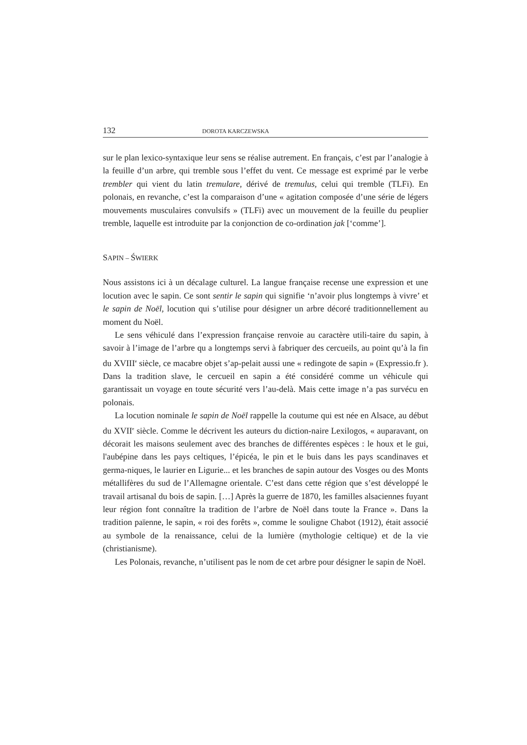132 DOROTA KARCZEWSKA
sur le plan lexico-syntaxique leur sens se réalise autrement. En français, c’est par l’analogie à la feuille d’un arbre, qui tremble sous l’effet du vent. Ce message est exprimé par le verbe trembler qui vient du latin tremulare, dérivé de tremulus, celui qui tremble (TLFi). En polonais, en revanche, c’est la comparaison d’une « agitation composée d’une série de légers mouvements musculaires convulsifs » (TLFi) avec un mouvement de la feuille du peuplier tremble, laquelle est introduite par la conjonction de co-ordination jak [‘comme’].
SAPIN – ŚWIERK
Nous assistons ici à un décalage culturel. La langue française recense une expression et une locution avec le sapin. Ce sont sentir le sapin qui signifie ‘n’avoir plus longtemps à vivre’ et le sapin de Noël, locution qui s’utilise pour désigner un arbre décoré traditionnellement au moment du Noël.
Le sens véhiculé dans l’expression française renvoie au caractère utili-taire du sapin, à savoir à l’image de l’arbre qu a longtemps servi à fabriquer des cercueils, au point qu’à la fin du XVIII<sup>e</sup> siècle, ce macabre objet s’ap-pelait aussi une « redingote de sapin » (Expressio.fr ). Dans la tradition slave, le cercueil en sapin a été considéré comme un véhicule qui garantissait un voyage en toute sécurité vers l’au-delà. Mais cette image n’a pas survécu en polonais.
La locution nominale le sapin de Noël rappelle la coutume qui est née en Alsace, au début du XVII<sup>e</sup> siècle. Comme le décrivent les auteurs du diction-naire Lexilogos, « auparavant, on décorait les maisons seulement avec des branches de différentes espèces : le houx et le gui, l'aubépine dans les pays celtiques, l’épicéa, le pin et le buis dans les pays scandinaves et germa-niques, le laurier en Ligurie... et les branches de sapin autour des Vosges ou des Monts métallifères du sud de l’Allemagne orientale. C’est dans cette région que s’est développé le travail artisanal du bois de sapin. […] Après la guerre de 1870, les familles alsaciennes fuyant leur région font connaître la tradition de l’arbre de Noël dans toute la France ». Dans la tradition païenne, le sapin, « roi des forêts », comme le souligne Chabot (1912), était associé au symbole de la renaissance, celui de la lumière (mythologie celtique) et de la vie (christianisme).
Les Polonais, revanche, n’utilisent pas le nom de cet arbre pour désigner le sapin de Noël.